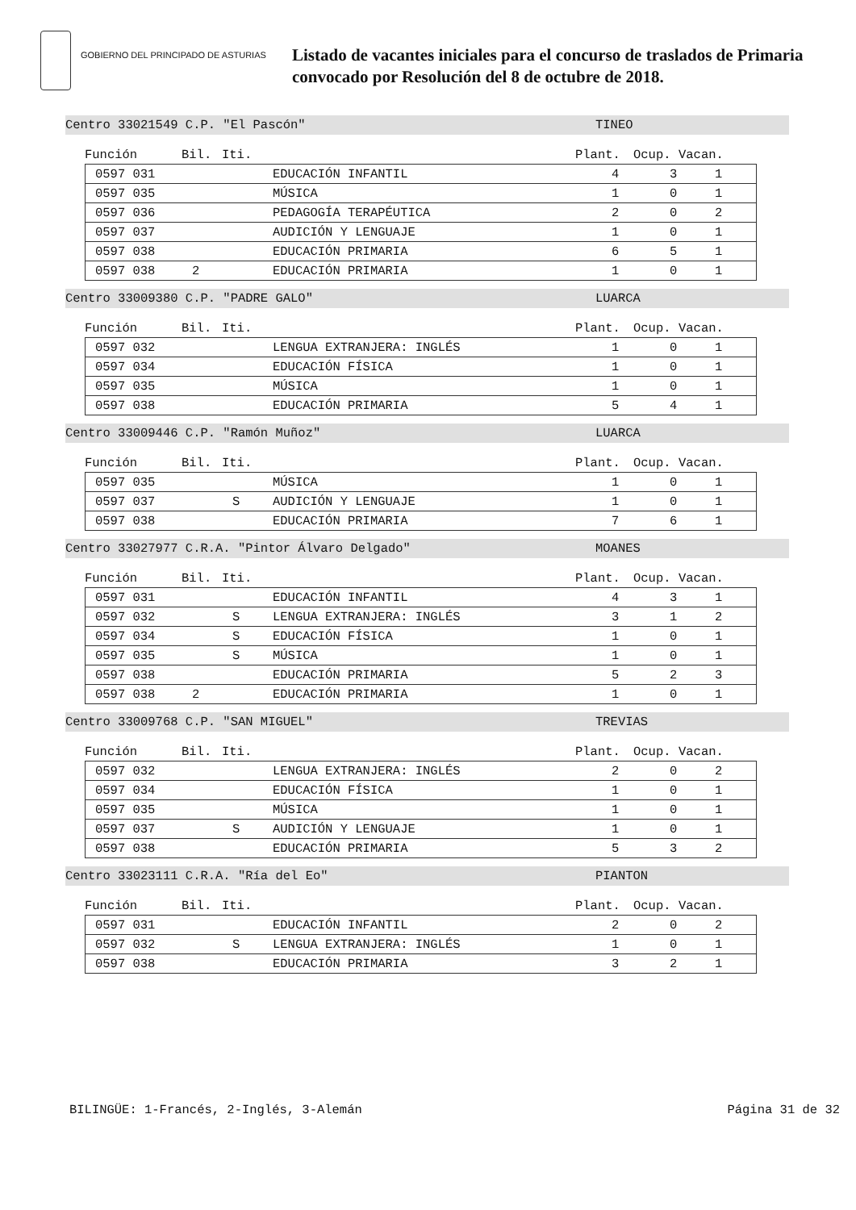GOBIERNO DEL PRINCIPADO DE ASTURIAS
Listado de vacantes iniciales para el concurso de traslados de Primaria
convocado por Resolución del 8 de octubre de 2018.
Centro 33021549 C.P. "El Pascón" TINEO
Función Bil. Iti. Plant. Ocup. Vacan.
| | 0597 031 | | | EDUCACIÓN INFANTIL | 4 | 3 | 1 |
| | 0597 035 | | | MÚSICA | 1 | 0 | 1 |
| | 0597 036 | | | PEDAGOGÍA TERAPÉUTICA | 2 | 0 | 2 |
| | 0597 037 | | | AUDICIÓN Y LENGUAJE | 1 | 0 | 1 |
| | 0597 038 | | | EDUCACIÓN PRIMARIA | 6 | 5 | 1 |
| | 0597 038 | 2 | | EDUCACIÓN PRIMARIA | 1 | 0 | 1 |
Centro 33009380 C.P. "PADRE GALO" LUARCA
Función Bil. Iti. Plant. Ocup. Vacan.
| | 0597 032 | | | LENGUA EXTRANJERA: INGLÉS | 1 | 0 | 1 |
| | 0597 034 | | | EDUCACIÓN FÍSICA | 1 | 0 | 1 |
| | 0597 035 | | | MÚSICA | 1 | 0 | 1 |
| | 0597 038 | | | EDUCACIÓN PRIMARIA | 5 | 4 | 1 |
Centro 33009446 C.P. "Ramón Muñoz" LUARCA
Función Bil. Iti. Plant. Ocup. Vacan.
| | 0597 035 | | | MÚSICA | 1 | 0 | 1 |
| | 0597 037 | | S | AUDICIÓN Y LENGUAJE | 1 | 0 | 1 |
| | 0597 038 | | | EDUCACIÓN PRIMARIA | 7 | 6 | 1 |
Centro 33027977 C.R.A. "Pintor Álvaro Delgado" MOANES
Función Bil. Iti. Plant. Ocup. Vacan.
| | 0597 031 | | | EDUCACIÓN INFANTIL | 4 | 3 | 1 |
| | 0597 032 | | S | LENGUA EXTRANJERA: INGLÉS | 3 | 1 | 2 |
| | 0597 034 | | S | EDUCACIÓN FÍSICA | 1 | 0 | 1 |
| | 0597 035 | | S | MÚSICA | 1 | 0 | 1 |
| | 0597 038 | | | EDUCACIÓN PRIMARIA | 5 | 2 | 3 |
| | 0597 038 | 2 | | EDUCACIÓN PRIMARIA | 1 | 0 | 1 |
Centro 33009768 C.P. "SAN MIGUEL" TREVIAS
Función Bil. Iti. Plant. Ocup. Vacan.
| | 0597 032 | | | LENGUA EXTRANJERA: INGLÉS | 2 | 0 | 2 |
| | 0597 034 | | | EDUCACIÓN FÍSICA | 1 | 0 | 1 |
| | 0597 035 | | | MÚSICA | 1 | 0 | 1 |
| | 0597 037 | | S | AUDICIÓN Y LENGUAJE | 1 | 0 | 1 |
| | 0597 038 | | | EDUCACIÓN PRIMARIA | 5 | 3 | 2 |
Centro 33023111 C.R.A. "Ría del Eo" PIANTON
Función Bil. Iti. Plant. Ocup. Vacan.
| | 0597 031 | | | EDUCACIÓN INFANTIL | 2 | 0 | 2 |
| | 0597 032 | | S | LENGUA EXTRANJERA: INGLÉS | 1 | 0 | 1 |
| | 0597 038 | | | EDUCACIÓN PRIMARIA | 3 | 2 | 1 |
BILINGÜE: 1-Francés, 2-Inglés, 3-Alemán Página 31 de 32